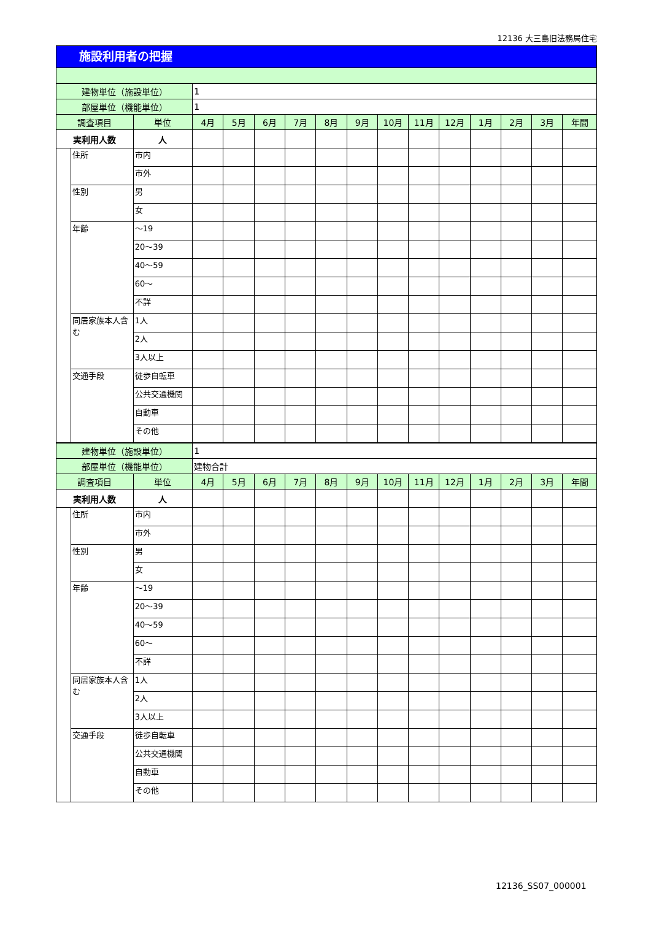12136 大三島旧法務局住宅
施設利用者の把握
| 建物単位（施設単位） | | | 1 | | | | | | | | | | | | |
| 部屋単位（機能単位） | | | 1 | | | | | | | | | | | | |
| 調査項目 | | 単位 | 4月 | 5月 | 6月 | 7月 | 8月 | 9月 | 10月 | 11月 | 12月 | 1月 | 2月 | 3月 | 年間 |
| 実利用人数 | | 人 | | | | | | | | | | | | | |
| | 住所 | 市内 | | | | | | | | | | | | | |
| | | 市外 | | | | | | | | | | | | | |
| | 性別 | 男 | | | | | | | | | | | | | |
| | | 女 | | | | | | | | | | | | | |
| | 年齢 | ～19 | | | | | | | | | | | | | |
| | | 20～39 | | | | | | | | | | | | | |
| | | 40～59 | | | | | | | | | | | | | |
| | | 60～ | | | | | | | | | | | | | |
| | | 不詳 | | | | | | | | | | | | | |
| | 同居家族本人含む | 1人 | | | | | | | | | | | | | |
| | | 2人 | | | | | | | | | | | | | |
| | | 3人以上 | | | | | | | | | | | | | |
| | 交通手段 | 徒歩自転車 | | | | | | | | | | | | | |
| | | 公共交通機関 | | | | | | | | | | | | | |
| | | 自動車 | | | | | | | | | | | | | |
| | | その他 | | | | | | | | | | | | | |
| 建物単位（施設単位） | | | 1 | | | | | | | | | | | | |
| 部屋単位（機能単位） | | | 建物合計 | | | | | | | | | | | | |
| 調査項目 | | 単位 | 4月 | 5月 | 6月 | 7月 | 8月 | 9月 | 10月 | 11月 | 12月 | 1月 | 2月 | 3月 | 年間 |
| 実利用人数 | | 人 | | | | | | | | | | | | | |
| | 住所 | 市内 | | | | | | | | | | | | | |
| | | 市外 | | | | | | | | | | | | | |
| | 性別 | 男 | | | | | | | | | | | | | |
| | | 女 | | | | | | | | | | | | | |
| | 年齢 | ～19 | | | | | | | | | | | | | |
| | | 20～39 | | | | | | | | | | | | | |
| | | 40～59 | | | | | | | | | | | | | |
| | | 60～ | | | | | | | | | | | | | |
| | | 不詳 | | | | | | | | | | | | | |
| | 同居家族本人含む | 1人 | | | | | | | | | | | | | |
| | | 2人 | | | | | | | | | | | | | |
| | | 3人以上 | | | | | | | | | | | | | |
| | 交通手段 | 徒歩自転車 | | | | | | | | | | | | | |
| | | 公共交通機関 | | | | | | | | | | | | | |
| | | 自動車 | | | | | | | | | | | | | |
| | | その他 | | | | | | | | | | | | | |
12136_SS07_000001